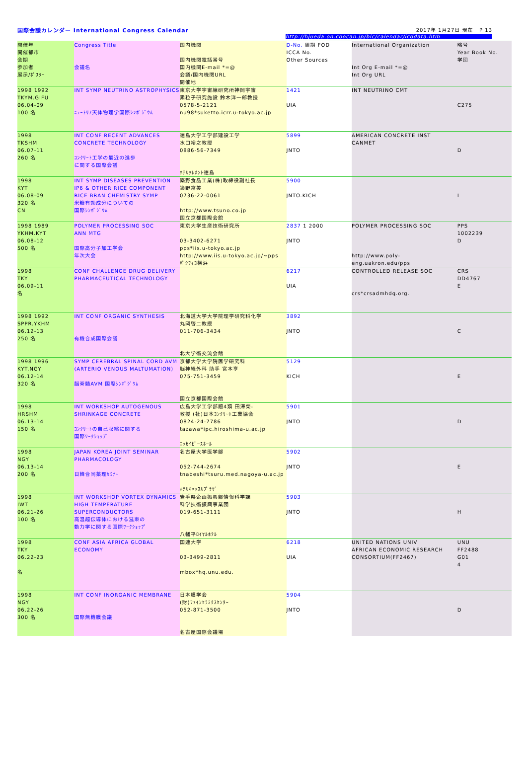国際会議カレンダー International Congress Calendar 2017年 1月27日 現在 P 13
http://hjueda.on.coocan.jp/bic/calendar/icddata.htm
| 開催年 開催都市 会期 参加者 展示/ﾎﾟｽﾀｰ | Congress Title 会議名 | 国内機関 国内機関電話番号 国内機関E-mail *=@ 会議/国内機関URL 開催地 | D-No. 周期 FOD ICCA No. Other Sources | International Organization Int Org E-mail *=@ Int Org URL | 略号 Year Book No. 学団 |
| 1998 1992 TKYM.GIFU 06.04-09 100 名 | INT SYMP NEUTRINO ASTROPHYSICS ﾆｭｰﾄﾘﾉ天体物理学国際ｼﾝﾎﾟｼﾞｳﾑ | 東京大学宇宙線研究所神岡宇宙 素粒子研究施設 鈴木洋一郎教授 0578-5-2121 nu98*suketto.icrr.u-tokyo.ac.jp | 1421 UIA | INT NEUTRINO CMT | C275 |
| 1998 TKSHM 06.07-11 260 名 | INT CONF RECENT ADVANCES CONCRETE TECHNOLOGY ｺﾝｸﾘｰﾄ工学の最近の進歩 に関する国際会議 | 徳島大学工学部建設工学 水口裕之教授 0886-56-7349 ﾎﾃﾙｸﾚﾒﾝﾄ徳島 | 5899 JNTO | AMERICAN CONCRETE INST CANMET | D |
| 1998 KYT 06.08-09 320 名 CN | INT SYMP DISEASES PREVENTION IP6 & OTHER RICE COMPONENT RICE BRAN CHEMISTRY SYMP 米糠有効成分についての 国際ｼﾝﾎﾟｼﾞｳﾑ | 築野食品工業(株)取締役副社長 築野富美 0736-22-0061 http://www.tsuno.co.jp 国立京都国際会館 | 5900 JNTO.KICH | | I |
| 1998 1989 YKHM.KYT 06.08-12 500 名 | POLYMER PROCESSING SOC ANN MTG 国際高分子加工学会 年次大会 | 東京大学生産技術研究所 03-3402-6271 pps*iis.u-tokyo.ac.jp http://www.iis.u-tokyo.ac.jp/~pps ﾊﾟｼﾌｨｺ横浜 | 2837 1 2000 JNTO | POLYMER PROCESSING SOC http://www.poly-eng.uakron.edu/pps | PPS 1002239 D |
| 1998 TKY 06.09-11 名 | CONF CHALLENGE DRUG DELIVERY PHARMACEUTICAL TECHNOLOGY | | 6217 UIA | CONTROLLED RELEASE SOC crs*crsadmhdq.org. | CRS DD4767 E |
| 1998 1992 SPPR.YKHM 06.12-13 250 名 | INT CONF ORGANIC SYNTHESIS 有機合成国際会議 | 北海道大学大学院理学研究科化学 丸岡啓二教授 011-706-3434 北大学術交流会館 | 3892 JNTO | | C |
| 1998 1996 KYT.NGY 06.12-14 320 名 | SYMP CEREBRAL SPINAL CORD AVM (ARTERIO VENOUS MALTUMATION) 脳脊髄AVM 国際ｼﾝﾎﾟｼﾞｳﾑ | 京都大学大学院医学研究科 脳神経外科 助手 宮本亨 075-751-3459 国立京都国際会館 | 5129 KICH | | E |
| 1998 HRSHM 06.13-14 150 名 | INT WORKSHOP AUTOGENOUS SHRINKAGE CONCRETE ｺﾝｸﾘｰﾄの自己収縮に関する 国際ﾜｰｸｼｮｯﾌﾟ | 広島大学工学部題4類 田澤榮- 教授 (社)日本ｺﾝｸﾘｰﾄ工業協会 0824-24-7786 tazawa*ipc.hiroshima-u.ac.jp ﾆｯｾｲﾋﾞｰｽﾎｰﾙ | 5901 JNTO | | D |
| 1998 NGY 06.13-14 200 名 | JAPAN KOREA JOINT SEMINAR PHARMACOLOGY 日韓合同薬理ｾﾐﾅｰ | 名古屋大学医学部 052-744-2674 tnabeshi*tsuru.med.nagoya-u.ac.jp ﾎﾃﾙｷｬｯｽﾙﾌﾟﾗｻﾞ | 5902 JNTO | | E |
| 1998 IWT 06.21-26 100 名 | INT WORKSHOP VORTEX DYNAMICS HIGH TEMPERATURE SUPERCONDUCTORS 高温超伝導体における滋束の 動力学に関する国際ﾜｰｸｼｮｯﾌﾟ | 岩手県企画振興部情報科学課 科学技術振興事業団 019-651-3111 八幡平ﾛｲﾔﾙﾎﾃﾙ | 5903 JNTO | | H |
| 1998 TKY 06.22-23 名 | CONF ASIA AFRICA GLOBAL ECONOMY | 国連大学 03-3499-2811 mbox*hq.unu.edu. | 6218 UIA | UNITED NATIONS UNIV AFRICAN ECONOMIC RESEARCH CONSORTIUM(FF2467) | UNU FF2488 G01 4 |
| 1998 NGY 06.22-26 300 名 | INT CONF INORGANIC MEMBRANE 国際無機膜会議 | 日本膜学会 (財)ﾌｧｲﾝｾﾗﾐｸｽｾﾝﾀｰ 052-871-3500 名古屋国際会議場 | 5904 JNTO | | D |